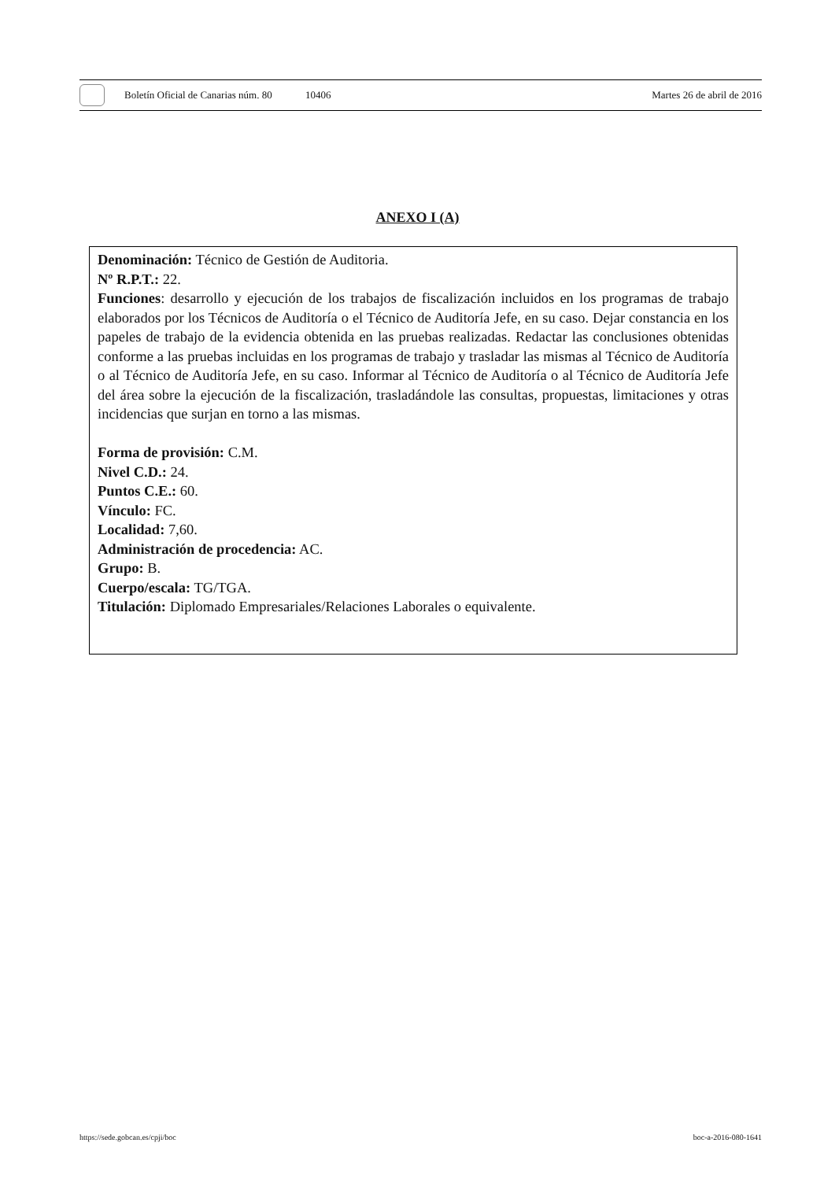Boletín Oficial de Canarias núm. 80 10406 Martes 26 de abril de 2016
ANEXO I (A)
Denominación: Técnico de Gestión de Auditoria.
Nº R.P.T.: 22.
Funciones: desarrollo y ejecución de los trabajos de fiscalización incluidos en los programas de trabajo elaborados por los Técnicos de Auditoría o el Técnico de Auditoría Jefe, en su caso. Dejar constancia en los papeles de trabajo de la evidencia obtenida en las pruebas realizadas. Redactar las conclusiones obtenidas conforme a las pruebas incluidas en los programas de trabajo y trasladar las mismas al Técnico de Auditoría o al Técnico de Auditoría Jefe, en su caso. Informar al Técnico de Auditoría o al Técnico de Auditoría Jefe del área sobre la ejecución de la fiscalización, trasladándole las consultas, propuestas, limitaciones y otras incidencias que surjan en torno a las mismas.
Forma de provisión: C.M.
Nivel C.D.: 24.
Puntos C.E.: 60.
Vínculo: FC.
Localidad: 7,60.
Administración de procedencia: AC.
Grupo: B.
Cuerpo/escala: TG/TGA.
Titulación: Diplomado Empresariales/Relaciones Laborales o equivalente.
https://sede.gobcan.es/cpji/boc boc-a-2016-080-1641